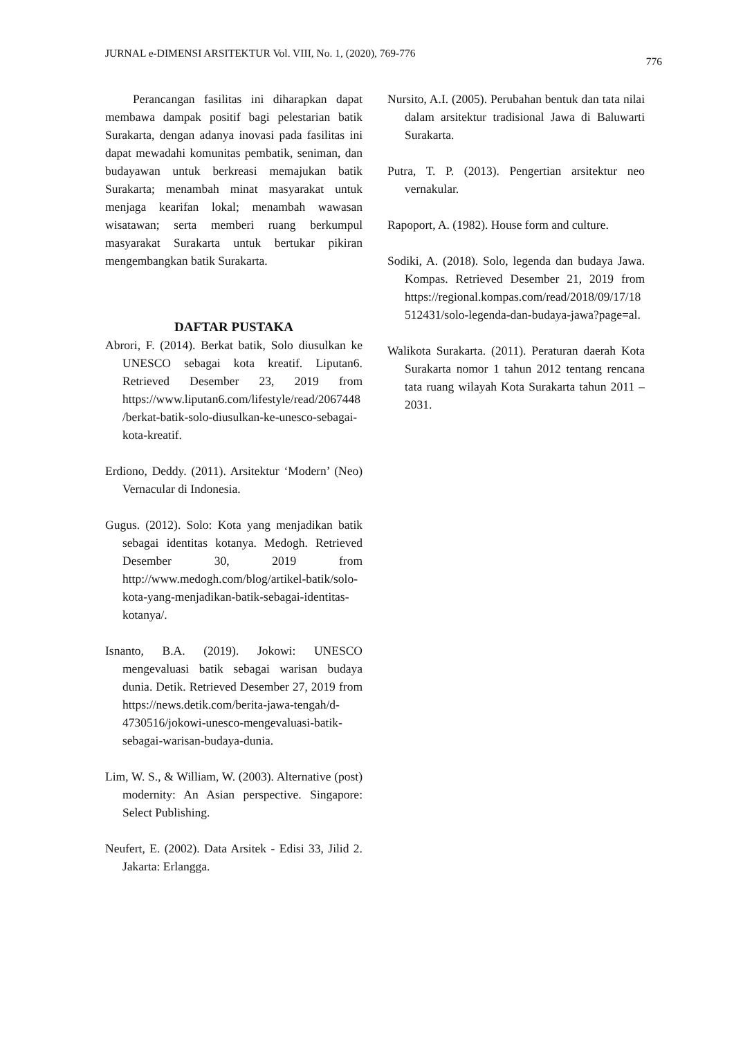JURNAL e-DIMENSI ARSITEKTUR Vol. VIII, No. 1, (2020), 769-776 776
Perancangan fasilitas ini diharapkan dapat membawa dampak positif bagi pelestarian batik Surakarta, dengan adanya inovasi pada fasilitas ini dapat mewadahi komunitas pembatik, seniman, dan budayawan untuk berkreasi memajukan batik Surakarta; menambah minat masyarakat untuk menjaga kearifan lokal; menambah wawasan wisatawan; serta memberi ruang berkumpul masyarakat Surakarta untuk bertukar pikiran mengembangkan batik Surakarta.
DAFTAR PUSTAKA
Abrori, F. (2014). Berkat batik, Solo diusulkan ke UNESCO sebagai kota kreatif. Liputan6. Retrieved Desember 23, 2019 from https://www.liputan6.com/lifestyle/read/2067448/berkat-batik-solo-diusulkan-ke-unesco-sebagai-kota-kreatif.
Erdiono, Deddy. (2011). Arsitektur ‘Modern’ (Neo) Vernacular di Indonesia.
Gugus. (2012). Solo: Kota yang menjadikan batik sebagai identitas kotanya. Medogh. Retrieved Desember 30, 2019 from http://www.medogh.com/blog/artikel-batik/solo-kota-yang-menjadikan-batik-sebagai-identitas-kotanya/.
Isnanto, B.A. (2019). Jokowi: UNESCO mengevaluasi batik sebagai warisan budaya dunia. Detik. Retrieved Desember 27, 2019 from https://news.detik.com/berita-jawa-tengah/d-4730516/jokowi-unesco-mengevaluasi-batik-sebagai-warisan-budaya-dunia.
Lim, W. S., & William, W. (2003). Alternative (post) modernity: An Asian perspective. Singapore: Select Publishing.
Neufert, E. (2002). Data Arsitek - Edisi 33, Jilid 2. Jakarta: Erlangga.
Nursito, A.I. (2005). Perubahan bentuk dan tata nilai dalam arsitektur tradisional Jawa di Baluwarti Surakarta.
Putra, T. P. (2013). Pengertian arsitektur neo vernakular.
Rapoport, A. (1982). House form and culture.
Sodiki, A. (2018). Solo, legenda dan budaya Jawa. Kompas. Retrieved Desember 21, 2019 from https://regional.kompas.com/read/2018/09/17/18512431/solo-legenda-dan-budaya-jawa?page=al.
Walikota Surakarta. (2011). Peraturan daerah Kota Surakarta nomor 1 tahun 2012 tentang rencana tata ruang wilayah Kota Surakarta tahun 2011 – 2031.